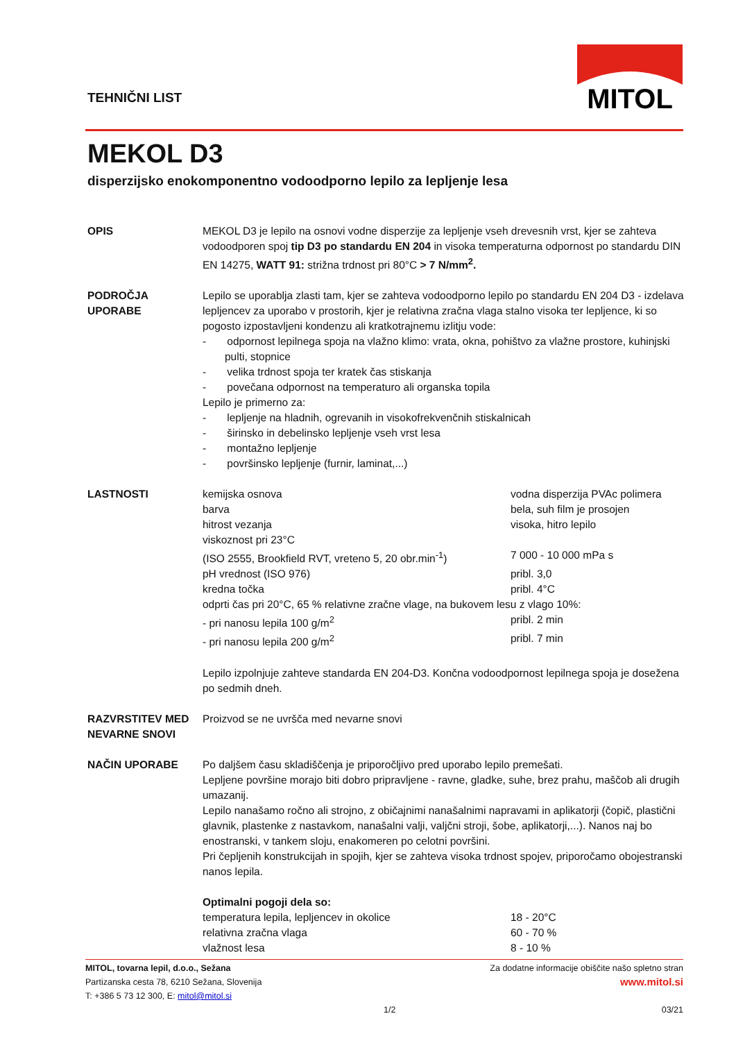TEHNIČNI LIST
MITOL
MEKOL D3
disperzijsko enokomponentno vodoodporno lepilo za lepljenje lesa
OPIS MEKOL D3 je lepilo na osnovi vodne disperzije za lepljenje vseh drevesnih vrst, kjer se zahteva vodoodporen spoj tip D3 po standardu EN 204 in visoka temperaturna odpornost po standardu DIN EN 14275, WATT 91: strižna trdnost pri 80°C > 7 N/mm<sup>2</sup>.
PODROČJA
UPORABE
Lepilo se uporablja zlasti tam, kjer se zahteva vodoodporno lepilo po standardu EN 204 D3 - izdelava lepljencev za uporabo v prostorih, kjer je relativna zračna vlaga stalno visoka ter lepljence, ki so pogosto izpostavljeni kondenzu ali kratkotrajnemu izlitju vode:
- odpornost lepilnega spoja na vlažno klimo: vrata, okna, pohištvo za vlažne prostore, kuhinjski pulti, stopnice
- velika trdnost spoja ter kratek čas stiskanja
- povečana odpornost na temperaturo ali organska topila
Lepilo je primerno za:
- lepljenje na hladnih, ogrevanih in visokofrekvenčnih stiskalnicah
- širinsko in debelinsko lepljenje vseh vrst lesa
- montažno lepljenje
- površinsko lepljenje (furnir, laminat,...)
LASTNOSTI
| kemijska osnova | vodna disperzija PVAc polimera |
| barva | bela, suh film je prosojen |
| hitrost vezanja | visoka, hitro lepilo |
| viskoznost pri 23°C | |
| (ISO 2555, Brookfield RVT, vreteno 5, 20 obr.min<sup>-1</sup>) | 7 000 - 10 000 mPa s |
| pH vrednost (ISO 976) | pribl. 3,0 |
| kredna točka | pribl. 4°C |
| odprti čas pri 20°C, 65 % relativne zračne vlage, na bukovem lesu z vlago 10%: | |
| - pri nanosu lepila 100 g/m<sup>2</sup> | pribl. 2 min |
| - pri nanosu lepila 200 g/m<sup>2</sup> | pribl. 7 min |
Lepilo izpolnjuje zahteve standarda EN 204-D3. Končna vodoodpornost lepilnega spoja je dosežena po sedmih dneh.
RAZVRSTITEV MED NEVARNE SNOVI
Proizvod se ne uvršča med nevarne snovi
NAČIN UPORABE Po daljšem času skladiščenja je priporočljivo pred uporabo lepilo premešati.
Lepljene površine morajo biti dobro pripravljene - ravne, gladke, suhe, brez prahu, maščob ali drugih umazanij.
Lepilo nanašamo ročno ali strojno, z običajnimi nanašalnimi napravami in aplikatorji (čopič, plastični glavnik, plastenke z nastavkom, nanašalni valji, valjčni stroji, šobe, aplikatorji,...). Nanos naj bo enostranski, v tankem sloju, enakomeren po celotni površini.
Pri čepljenih konstrukcijah in spojih, kjer se zahteva visoka trdnost spojev, priporočamo obojestranski nanos lepila.
Optimalni pogoji dela so:
| temperatura lepila, lepljencev in okolice | 18 - 20°C |
| relativna zračna vlaga | 60 - 70 % |
| vlažnost lesa | 8 - 10 % |
Za dodatne informacije obiščite našo spletno stran
www.mitol.si
MITOL, tovarna lepil, d.o.o., Sežana
Partizanska cesta 78, 6210 Sežana, Slovenija
T: +386 5 73 12 300, E: mitol@mitol.si
1/2 03/21